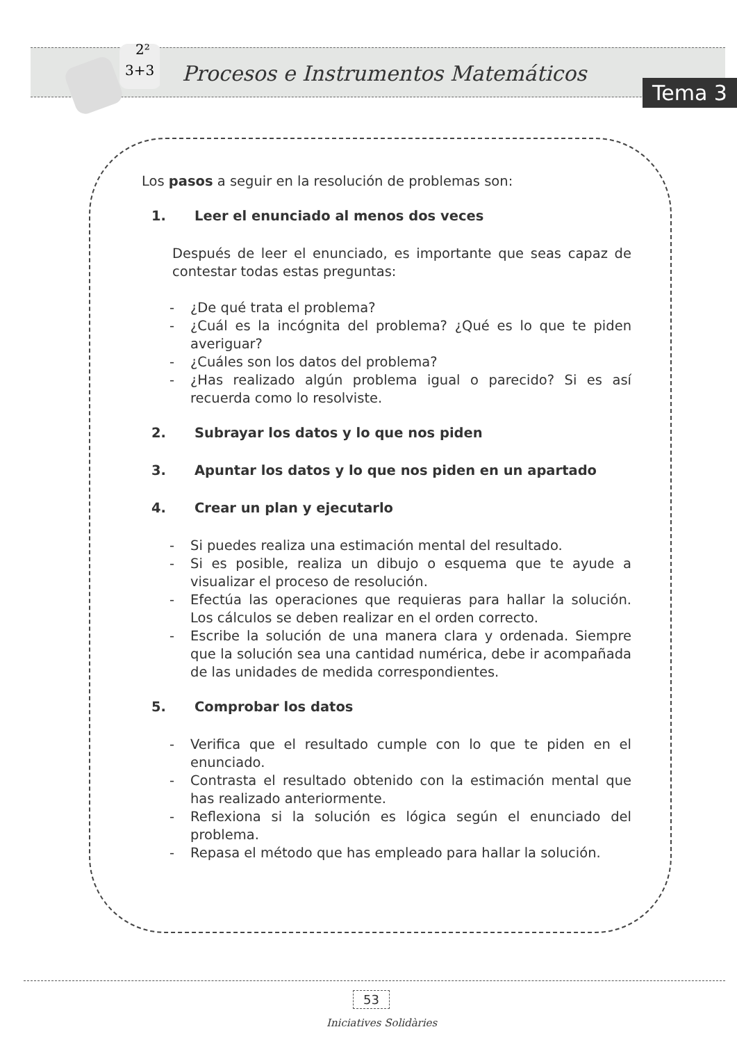3+3
2²
Procesos e Instrumentos Matemáticos
Tema 3
Los pasos a seguir en la resolución de problemas son:
1. Leer el enunciado al menos dos veces
Después de leer el enunciado, es importante que seas capaz de contestar todas estas preguntas:
- ¿De qué trata el problema?
- ¿Cuál es la incógnita del problema? ¿Qué es lo que te piden averiguar?
- ¿Cuáles son los datos del problema?
- ¿Has realizado algún problema igual o parecido? Si es así recuerda como lo resolviste.
2. Subrayar los datos y lo que nos piden
3. Apuntar los datos y lo que nos piden en un apartado
4. Crear un plan y ejecutarlo
- Si puedes realiza una estimación mental del resultado.
- Si es posible, realiza un dibujo o esquema que te ayude a visualizar el proceso de resolución.
- Efectúa las operaciones que requieras para hallar la solución. Los cálculos se deben realizar en el orden correcto.
- Escribe la solución de una manera clara y ordenada. Siempre que la solución sea una cantidad numérica, debe ir acompañada de las unidades de medida correspondientes.
5. Comprobar los datos
- Verifica que el resultado cumple con lo que te piden en el enunciado.
- Contrasta el resultado obtenido con la estimación mental que has realizado anteriormente.
- Reflexiona si la solución es lógica según el enunciado del problema.
- Repasa el método que has empleado para hallar la solución.
53
Iniciatives Solidàries